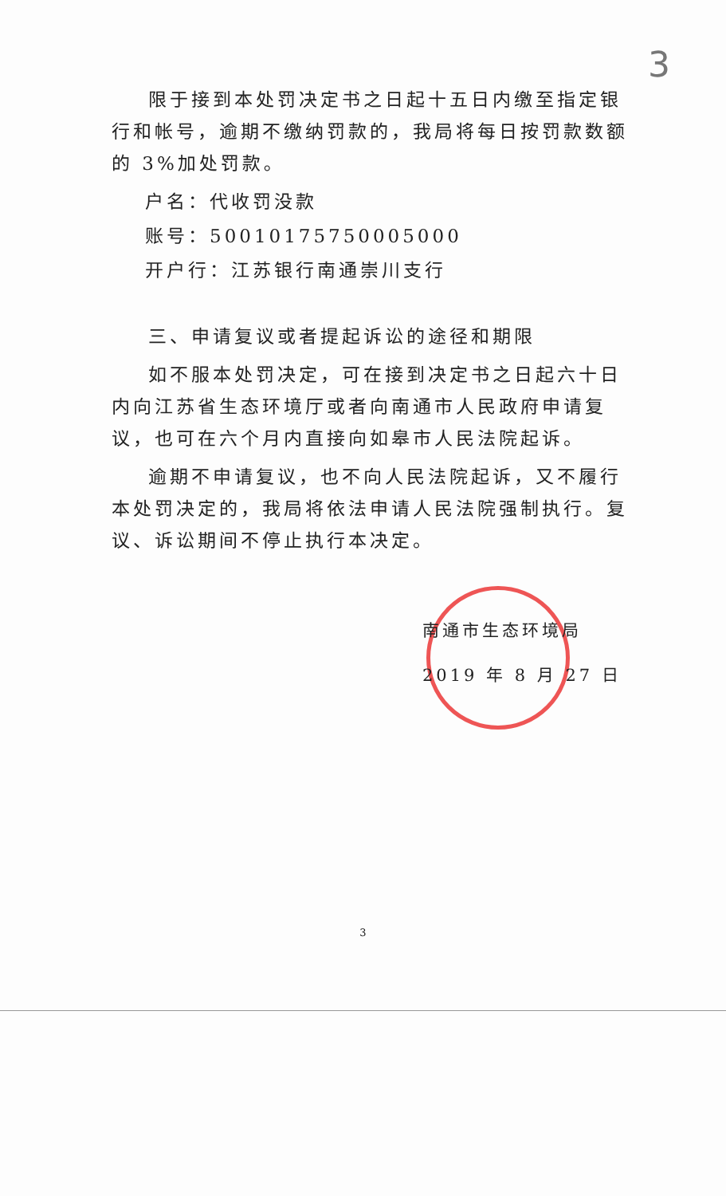3
限于接到本处罚决定书之日起十五日内缴至指定银行和帐号，逾期不缴纳罚款的，我局将每日按罚款数额的 3%加处罚款。
户名：代收罚没款
账号：50010175750005000
开户行：江苏银行南通崇川支行
三、申请复议或者提起诉讼的途径和期限
如不服本处罚决定，可在接到决定书之日起六十日内向江苏省生态环境厅或者向南通市人民政府申请复议，也可在六个月内直接向如皋市人民法院起诉。
逾期不申请复议，也不向人民法院起诉，又不履行本处罚决定的，我局将依法申请人民法院强制执行。复议、诉讼期间不停止执行本决定。
南通市生态环境局
2019 年 8 月 27 日
3